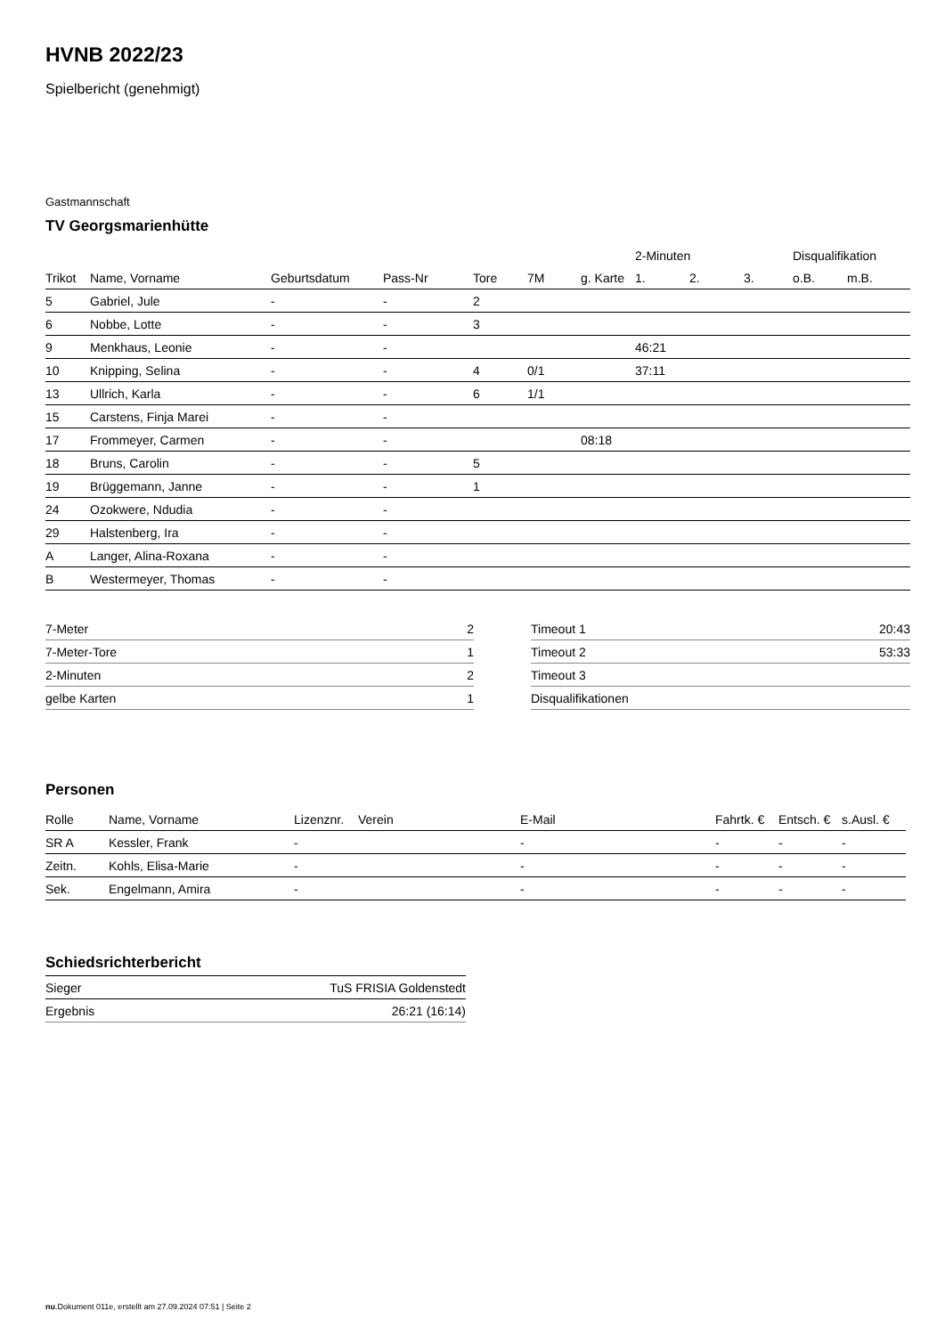HVNB 2022/23
Spielbericht (genehmigt)
Gastmannschaft
TV Georgsmarienhütte
| | | | | | | | 2-Minuten | | | Disqualifikation | |
| --- | --- | --- | --- | --- | --- | --- | --- | --- | --- | --- | --- |
| Trikot | Name, Vorname | Geburtsdatum | Pass-Nr | Tore | 7M | g. Karte | 1. | 2. | 3. | o.B. | m.B. |
| 5 | Gabriel, Jule | - | - | 2 | | | | | | | |
| 6 | Nobbe, Lotte | - | - | 3 | | | | | | | |
| 9 | Menkhaus, Leonie | - | - | | | | 46:21 | | | | |
| 10 | Knipping, Selina | - | - | 4 | 0/1 | | 37:11 | | | | |
| 13 | Ullrich, Karla | - | - | 6 | 1/1 | | | | | | |
| 15 | Carstens, Finja Marei | - | - | | | | | | | | |
| 17 | Frommeyer, Carmen | - | - | | | 08:18 | | | | | |
| 18 | Bruns, Carolin | - | - | 5 | | | | | | | |
| 19 | Brüggemann, Janne | - | - | 1 | | | | | | | |
| 24 | Ozokwere, Ndudia | - | - | | | | | | | | |
| 29 | Halstenberg, Ira | - | - | | | | | | | | |
| A | Langer, Alina-Roxana | - | - | | | | | | | | |
| B | Westermeyer, Thomas | - | - | | | | | | | | |
| 7-Meter | 2 |
| 7-Meter-Tore | 1 |
| 2-Minuten | 2 |
| gelbe Karten | 1 |
| Timeout 1 | 20:43 |
| Timeout 2 | 53:33 |
| Timeout 3 | |
| Disqualifikationen | |
Personen
| Rolle | Name, Vorname | Lizenznr. | Verein | E-Mail | Fahrtk. € | Entsch. € | s.Ausl. € |
| --- | --- | --- | --- | --- | --- | --- | --- |
| SR A | Kessler, Frank | - | | - | - | - | - |
| Zeitn. | Kohls, Elisa-Marie | - | | - | - | - | - |
| Sek. | Engelmann, Amira | - | | - | - | - | - |
Schiedsrichterbericht
| Sieger | TuS FRISIA Goldenstedt |
| Ergebnis | 26:21 (16:14) |
nu.Dokument 011e, erstellt am 27.09.2024 07:51 | Seite 2